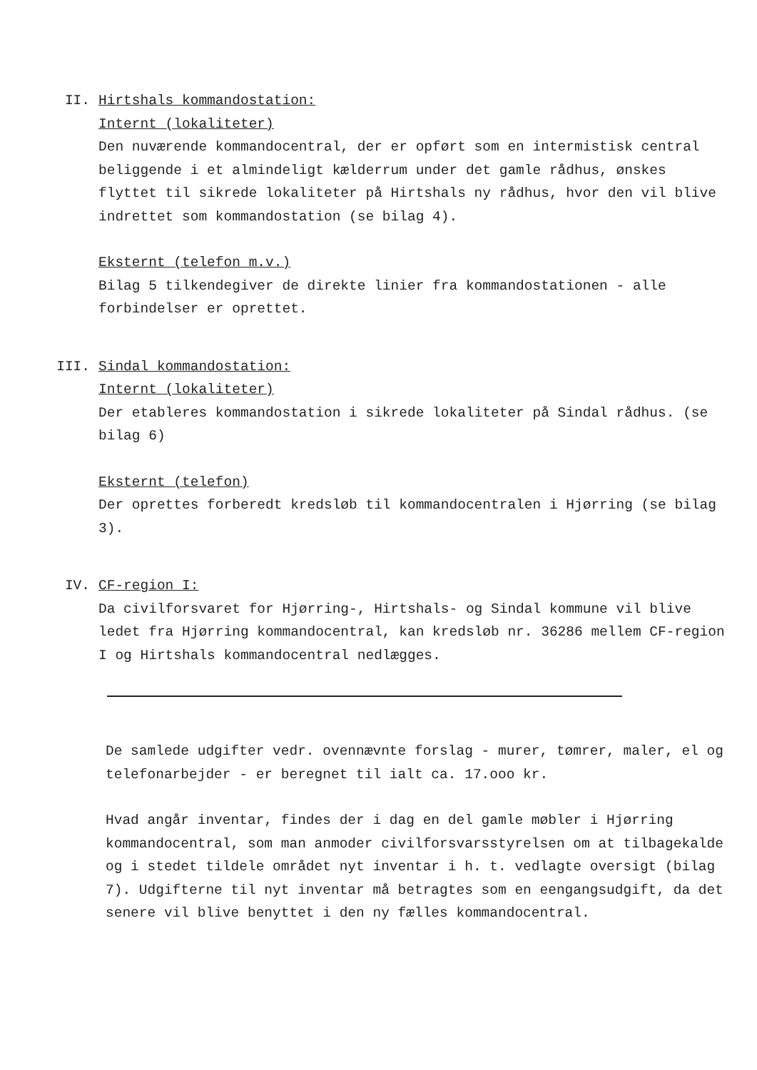II. Hirtshals kommandostation:
Internt (lokaliteter)
Den nuværende kommandocentral, der er opført som en intermistisk central beliggende i et almindeligt kælderrum under det gamle rådhus, ønskes flyttet til sikrede lokaliteter på Hirtshals ny rådhus, hvor den vil blive indrettet som kommandostation (se bilag 4).
Eksternt (telefon m.v.)
Bilag 5 tilkendegiver de direkte linier fra kommandostationen - alle forbindelser er oprettet.
III. Sindal kommandostation:
Internt (lokaliteter)
Der etableres kommandostation i sikrede lokaliteter på Sindal rådhus. (se bilag 6)
Eksternt (telefon)
Der oprettes forberedt kredsløb til kommandocentralen i Hjørring (se bilag 3).
IV. CF-region I:
Da civilforsvaret for Hjørring-, Hirtshals- og Sindal kommune vil blive ledet fra Hjørring kommandocentral, kan kredsløb nr. 36286 mellem CF-region I og Hirtshals kommandocentral nedlægges.
De samlede udgifter vedr. ovennævnte forslag - murer, tømrer, maler, el og telefonarbejder - er beregnet til ialt ca. 17.ooo kr.
Hvad angår inventar, findes der i dag en del gamle møbler i Hjørring kommandocentral, som man anmoder civilforsvarsstyrelsen om at tilbagekalde og i stedet tildele området nyt inventar i h. t. vedlagte oversigt (bilag 7). Udgifterne til nyt inventar må betragtes som en eengangsudgift, da det senere vil blive benyttet i den ny fælles kommandocentral.